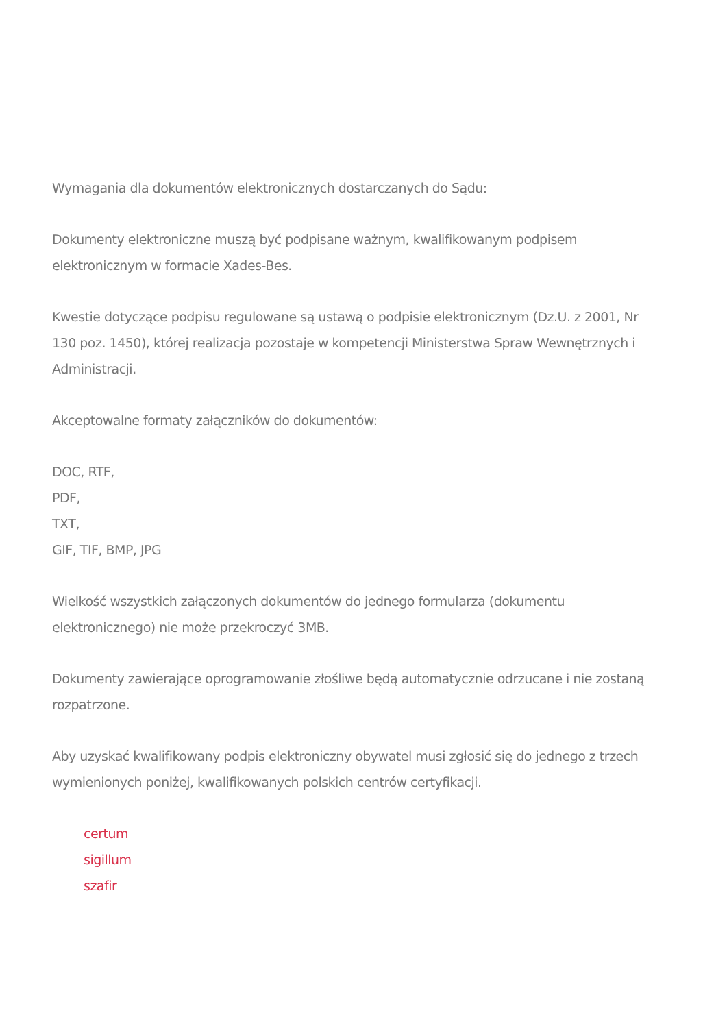Wymagania dla dokumentów elektronicznych dostarczanych do Sądu:
Dokumenty elektroniczne muszą być podpisane ważnym, kwalifikowanym podpisem elektronicznym w formacie Xades-Bes.
Kwestie dotyczące podpisu regulowane są ustawą o podpisie elektronicznym (Dz.U. z 2001, Nr 130 poz. 1450), której realizacja pozostaje w kompetencji Ministerstwa Spraw Wewnętrznych i Administracji.
Akceptowalne formaty załączników do dokumentów:
DOC, RTF,
PDF,
TXT,
GIF, TIF, BMP, JPG
Wielkość wszystkich załączonych dokumentów do jednego formularza (dokumentu elektronicznego) nie może przekroczyć 3MB.
Dokumenty zawierające oprogramowanie złośliwe będą automatycznie odrzucane i nie zostaną rozpatrzone.
Aby uzyskać kwalifikowany podpis elektroniczny obywatel musi zgłosić się do jednego z trzech wymienionych poniżej, kwalifikowanych polskich centrów certyfikacji.
certum
sigillum
szafir